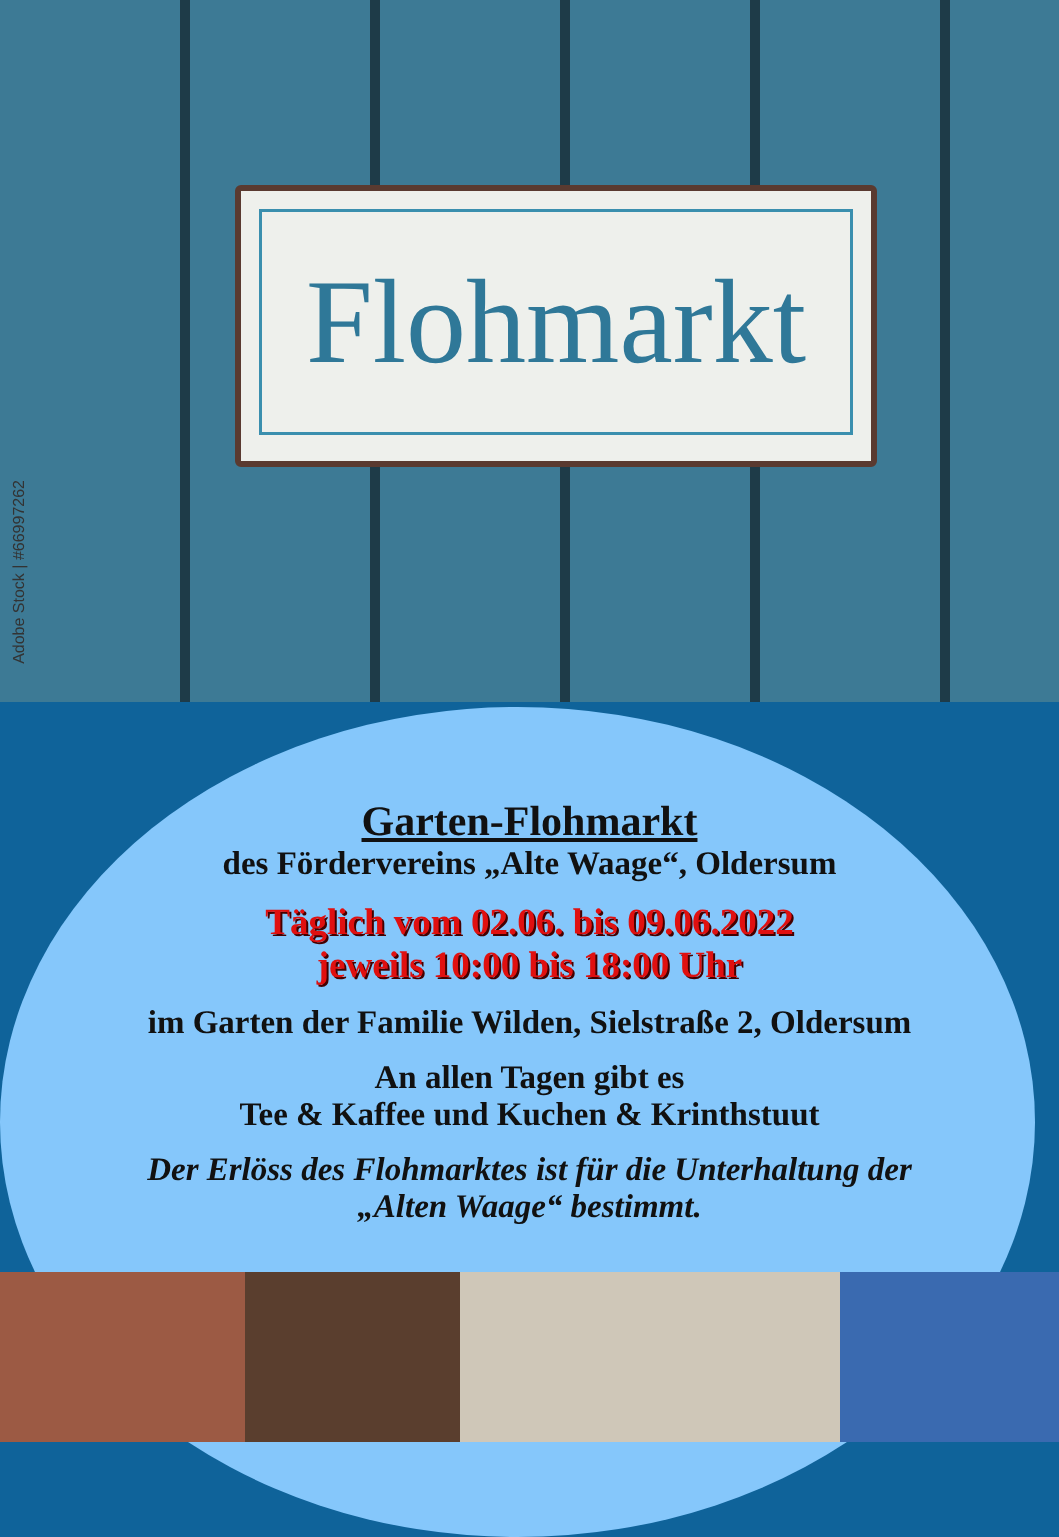Flohmarkt
Adobe Stock | #66997262
Garten-Flohmarkt
des Fördervereins „Alte Waage“, Oldersum
Täglich vom 02.06. bis 09.06.2022
jeweils 10:00 bis 18:00 Uhr
im Garten der Familie Wilden, Sielstraße 2, Oldersum
An allen Tagen gibt es
Tee & Kaffee und Kuchen & Krinthstuut
Der Erlöss des Flohmarktes ist für die Unterhaltung der
„Alten Waage“ bestimmt.